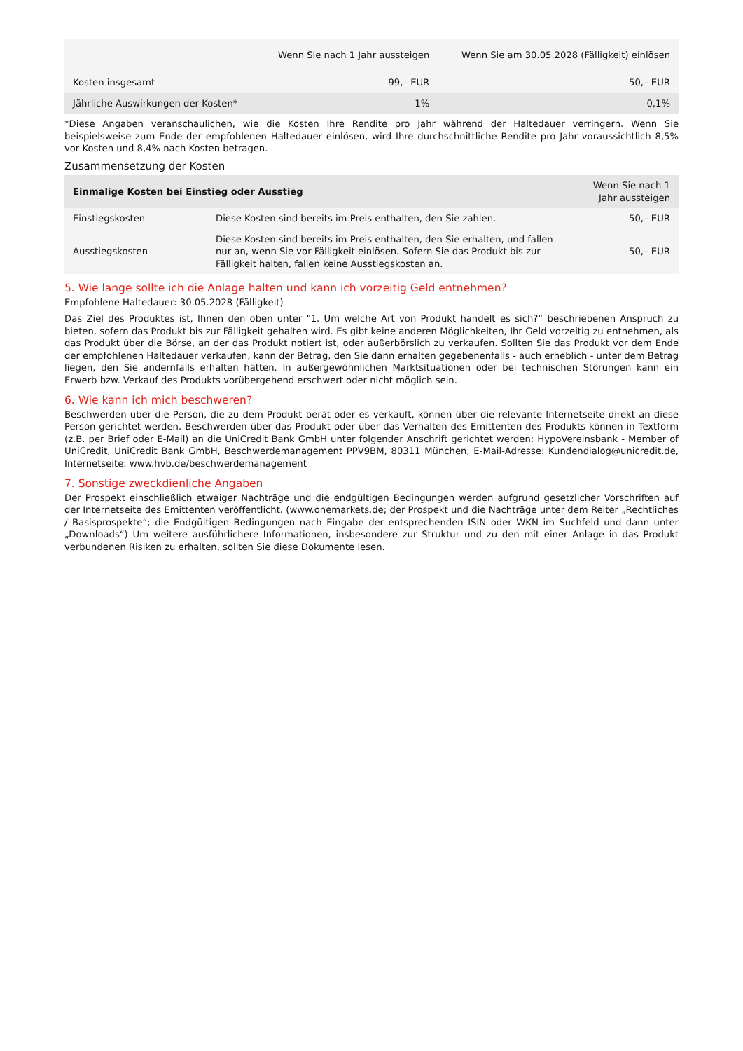| | Wenn Sie nach 1 Jahr aussteigen | Wenn Sie am 30.05.2028 (Fälligkeit) einlösen |
| --- | --- | --- |
| Kosten insgesamt | 99,– EUR | 50,– EUR |
| Jährliche Auswirkungen der Kosten* | 1% | 0,1% |
*Diese Angaben veranschaulichen, wie die Kosten Ihre Rendite pro Jahr während der Haltedauer verringern. Wenn Sie beispielsweise zum Ende der empfohlenen Haltedauer einlösen, wird Ihre durchschnittliche Rendite pro Jahr voraussichtlich 8,5% vor Kosten und 8,4% nach Kosten betragen.
Zusammensetzung der Kosten
| Einmalige Kosten bei Einstieg oder Ausstieg | | Wenn Sie nach 1 Jahr aussteigen |
| --- | --- | --- |
| Einstiegskosten | Diese Kosten sind bereits im Preis enthalten, den Sie zahlen. | 50,– EUR |
| Ausstiegskosten | Diese Kosten sind bereits im Preis enthalten, den Sie erhalten, und fallen nur an, wenn Sie vor Fälligkeit einlösen. Sofern Sie das Produkt bis zur Fälligkeit halten, fallen keine Ausstiegskosten an. | 50,– EUR |
5. Wie lange sollte ich die Anlage halten und kann ich vorzeitig Geld entnehmen?
Empfohlene Haltedauer: 30.05.2028 (Fälligkeit)
Das Ziel des Produktes ist, Ihnen den oben unter "1. Um welche Art von Produkt handelt es sich?“ beschriebenen Anspruch zu bieten, sofern das Produkt bis zur Fälligkeit gehalten wird. Es gibt keine anderen Möglichkeiten, Ihr Geld vorzeitig zu entnehmen, als das Produkt über die Börse, an der das Produkt notiert ist, oder außerbörslich zu verkaufen. Sollten Sie das Produkt vor dem Ende der empfohlenen Haltedauer verkaufen, kann der Betrag, den Sie dann erhalten gegebenenfalls - auch erheblich - unter dem Betrag liegen, den Sie andernfalls erhalten hätten. In außergewöhnlichen Marktsituationen oder bei technischen Störungen kann ein Erwerb bzw. Verkauf des Produkts vorübergehend erschwert oder nicht möglich sein.
6. Wie kann ich mich beschweren?
Beschwerden über die Person, die zu dem Produkt berät oder es verkauft, können über die relevante Internetseite direkt an diese Person gerichtet werden. Beschwerden über das Produkt oder über das Verhalten des Emittenten des Produkts können in Textform (z.B. per Brief oder E-Mail) an die UniCredit Bank GmbH unter folgender Anschrift gerichtet werden: HypoVereinsbank - Member of UniCredit, UniCredit Bank GmbH, Beschwerdemanagement PPV9BM, 80311 München, E-Mail-Adresse: Kundendialog@unicredit.de, Internetseite: www.hvb.de/beschwerdemanagement
7. Sonstige zweckdienliche Angaben
Der Prospekt einschließlich etwaiger Nachträge und die endgültigen Bedingungen werden aufgrund gesetzlicher Vorschriften auf der Internetseite des Emittenten veröffentlicht. (www.onemarkets.de; der Prospekt und die Nachträge unter dem Reiter „Rechtliches / Basisprospekte“; die Endgültigen Bedingungen nach Eingabe der entsprechenden ISIN oder WKN im Suchfeld und dann unter „Downloads“) Um weitere ausführlichere Informationen, insbesondere zur Struktur und zu den mit einer Anlage in das Produkt verbundenen Risiken zu erhalten, sollten Sie diese Dokumente lesen.